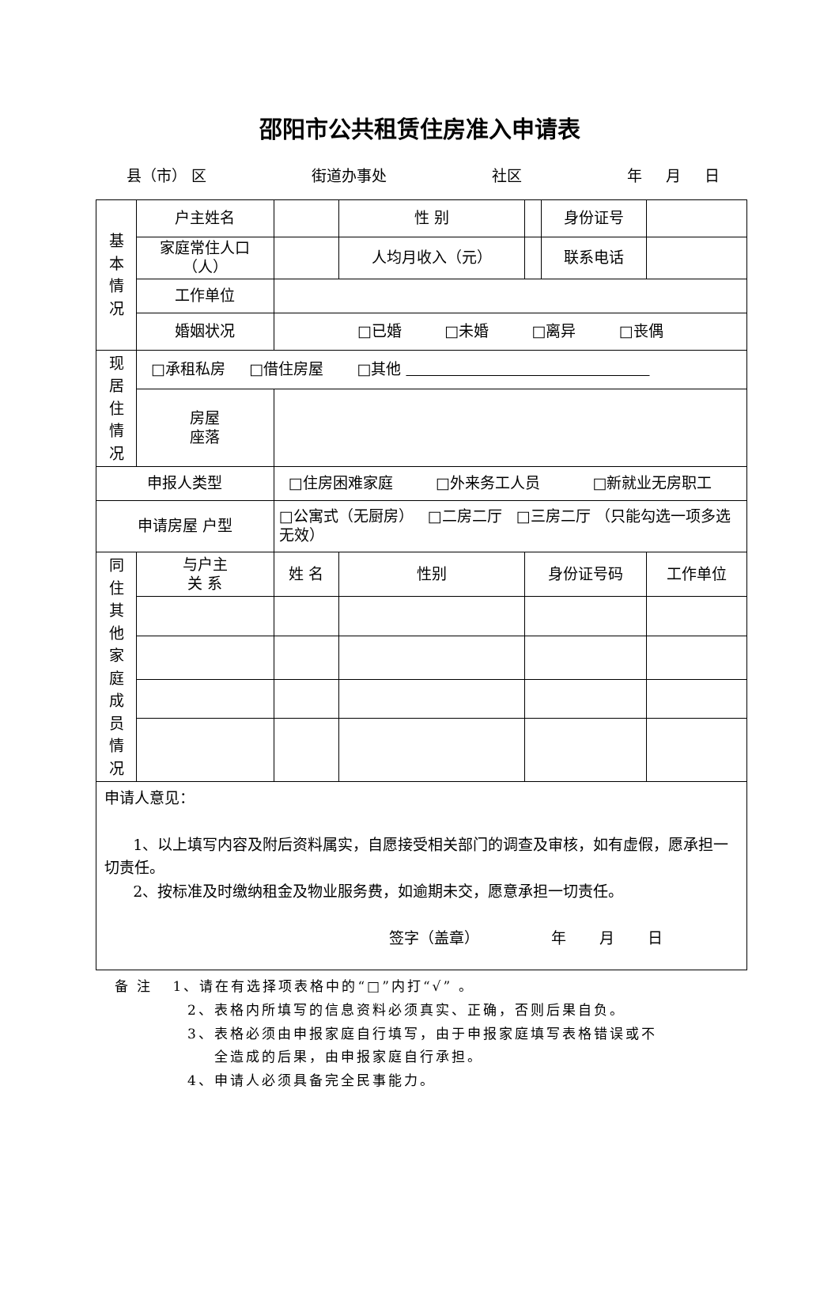邵阳市公共租赁住房准入申请表
县（市） 区 街道办事处 社区 年 月 日
| 基 本 情 况 | 户主姓名 | | 性 别 | | 身份证号 | |
| | 家庭常住人口（人） | | 人均月收入（元） | | 联系电话 | |
| | 工作单位 | | | | | |
| | 婚姻状况 | □已婚 □未婚 □离异 □丧偶 | | | | |
| 现 居 住 情 况 | □承租私房 □借住房屋 □其他 | | | | | |
| | 房屋 座落 | | | | | |
| 申报人类型 | | □住房困难家庭 □外来务工人员 □新就业无房职工 | | | | |
| 申请房屋 户型 | | □公寓式（无厨房） □二房二厅 □三房二厅 （只能勾选一项多选无效） | | | | |
| 同 住 其 他 家 庭 成 员 情 况 | 与户主 关 系 | 姓 名 | 性别 | 身份证号码 | | 工作单位 |
| 申请人意见： 1、以上填写内容及附后资料属实，自愿接受相关部门的调查及审核，如有虚假，愿承担一切责任。 2、按标准及时缴纳租金及物业服务费，如逾期未交，愿意承担一切责任。 签字（盖章） 年 月 日 | | | | | | |
备 注 1、请在有选择项表格中的“□”内打“√” 。
2、表格内所填写的信息资料必须真实、正确，否则后果自负。
3、表格必须由申报家庭自行填写，由于申报家庭填写表格错误或不
全造成的后果，由申报家庭自行承担。
4、申请人必须具备完全民事能力。